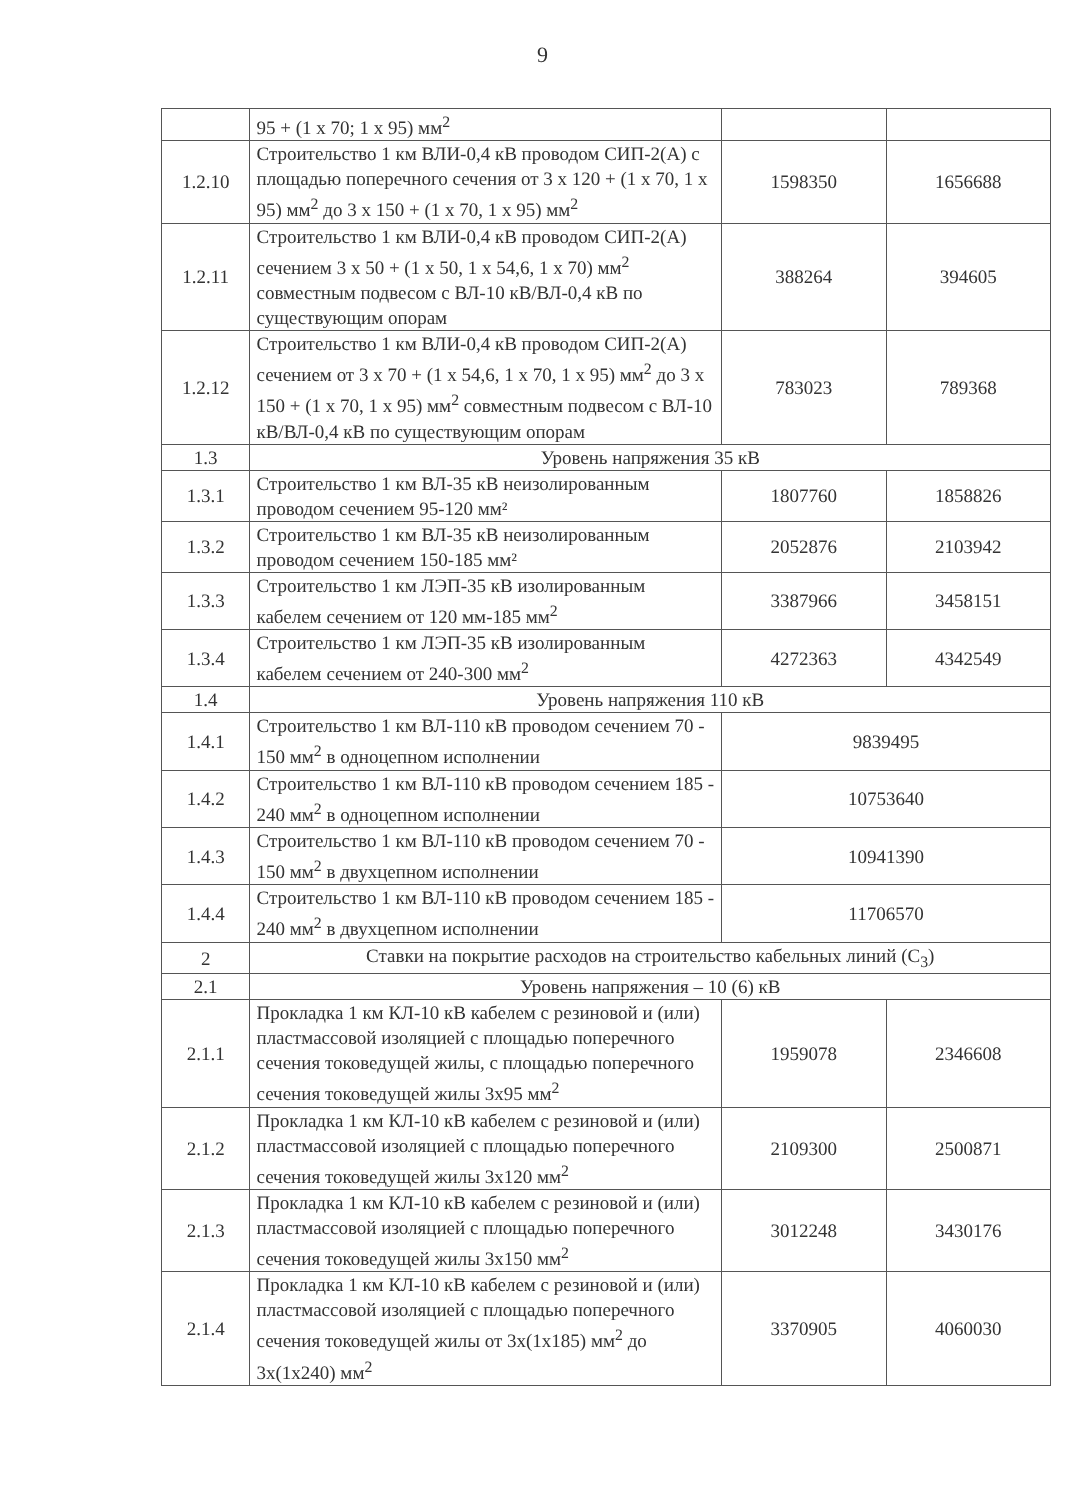9
| | 95 + (1 х 70; 1 х 95) мм<sup>2</sup> | | |
| 1.2.10 | Строительство 1 км ВЛИ-0,4 кВ проводом СИП-2(А) с площадью поперечного сечения от 3 х 120 + (1 х 70, 1 х 95) мм<sup>2</sup> до 3 х 150 + (1 х 70, 1 х 95) мм<sup>2</sup> | 1598350 | 1656688 |
| 1.2.11 | Строительство 1 км ВЛИ-0,4 кВ проводом СИП-2(А) сечением 3 х 50 + (1 х 50, 1 х 54,6, 1 х 70) мм<sup>2</sup> совместным подвесом с ВЛ-10 кВ/ВЛ-0,4 кВ по существующим опорам | 388264 | 394605 |
| 1.2.12 | Строительство 1 км ВЛИ-0,4 кВ проводом СИП-2(А) сечением от 3 х 70 + (1 х 54,6, 1 х 70, 1 х 95) мм<sup>2</sup> до 3 х 150 + (1 х 70, 1 х 95) мм<sup>2</sup> совместным подвесом с ВЛ-10 кВ/ВЛ-0,4 кВ по существующим опорам | 783023 | 789368 |
| 1.3 | Уровень напряжения 35 кВ | | |
| 1.3.1 | Строительство 1 км ВЛ-35 кВ неизолированным проводом сечением 95-120 мм² | 1807760 | 1858826 |
| 1.3.2 | Строительство 1 км ВЛ-35 кВ неизолированным проводом сечением 150-185 мм² | 2052876 | 2103942 |
| 1.3.3 | Строительство 1 км ЛЭП-35 кВ изолированным кабелем сечением от 120 мм-185 мм<sup>2</sup> | 3387966 | 3458151 |
| 1.3.4 | Строительство 1 км ЛЭП-35 кВ изолированным кабелем сечением от 240-300 мм<sup>2</sup> | 4272363 | 4342549 |
| 1.4 | Уровень напряжения 110 кВ | | |
| 1.4.1 | Строительство 1 км ВЛ-110 кВ проводом сечением 70 - 150 мм<sup>2</sup> в одноцепном исполнении | 9839495 | |
| 1.4.2 | Строительство 1 км ВЛ-110 кВ проводом сечением 185 - 240 мм<sup>2</sup> в одноцепном исполнении | 10753640 | |
| 1.4.3 | Строительство 1 км ВЛ-110 кВ проводом сечением 70 - 150 мм<sup>2</sup> в двухцепном исполнении | 10941390 | |
| 1.4.4 | Строительство 1 км ВЛ-110 кВ проводом сечением 185 - 240 мм<sup>2</sup> в двухцепном исполнении | 11706570 | |
| 2 | Ставки на покрытие расходов на строительство кабельных линий (С<sub>3</sub>) | | |
| 2.1 | Уровень напряжения – 10 (6) кВ | | |
| 2.1.1 | Прокладка 1 км КЛ-10 кВ кабелем с резиновой и (или) пластмассовой изоляцией с площадью поперечного сечения токоведущей жилы, с площадью поперечного сечения токоведущей жилы 3х95 мм<sup>2</sup> | 1959078 | 2346608 |
| 2.1.2 | Прокладка 1 км КЛ-10 кВ кабелем с резиновой и (или) пластмассовой изоляцией с площадью поперечного сечения токоведущей жилы 3х120 мм<sup>2</sup> | 2109300 | 2500871 |
| 2.1.3 | Прокладка 1 км КЛ-10 кВ кабелем с резиновой и (или) пластмассовой изоляцией с площадью поперечного сечения токоведущей жилы 3х150 мм<sup>2</sup> | 3012248 | 3430176 |
| 2.1.4 | Прокладка 1 км КЛ-10 кВ кабелем с резиновой и (или) пластмассовой изоляцией с площадью поперечного сечения токоведущей жилы от 3х(1х185) мм<sup>2</sup> до 3х(1х240) мм<sup>2</sup> | 3370905 | 4060030 |